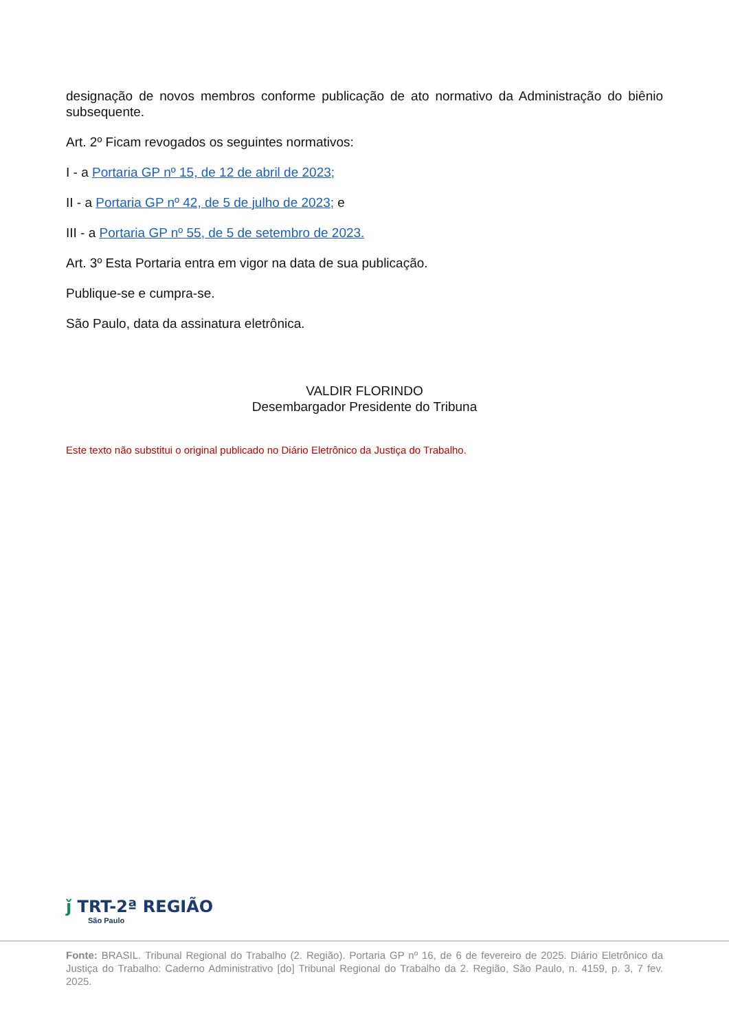designação de novos membros conforme publicação de ato normativo da Administração do biênio subsequente.
Art. 2º Ficam revogados os seguintes normativos:
I - a Portaria GP nº 15, de 12 de abril de 2023;
II - a Portaria GP nº 42, de 5 de julho de 2023; e
III - a Portaria GP nº 55, de 5 de setembro de 2023.
Art. 3º Esta Portaria entra em vigor na data de sua publicação.
Publique-se e cumpra-se.
São Paulo, data da assinatura eletrônica.
VALDIR FLORINDO
Desembargador Presidente do Tribuna
Este texto não substitui o original publicado no Diário Eletrônico da Justiça do Trabalho.
ǰ TRT-2ª REGIÃO
São Paulo
Fonte: BRASIL. Tribunal Regional do Trabalho (2. Região). Portaria GP nº 16, de 6 de fevereiro de 2025. Diário Eletrônico da Justiça do Trabalho: Caderno Administrativo [do] Tribunal Regional do Trabalho da 2. Região, São Paulo, n. 4159, p. 3, 7 fev. 2025.